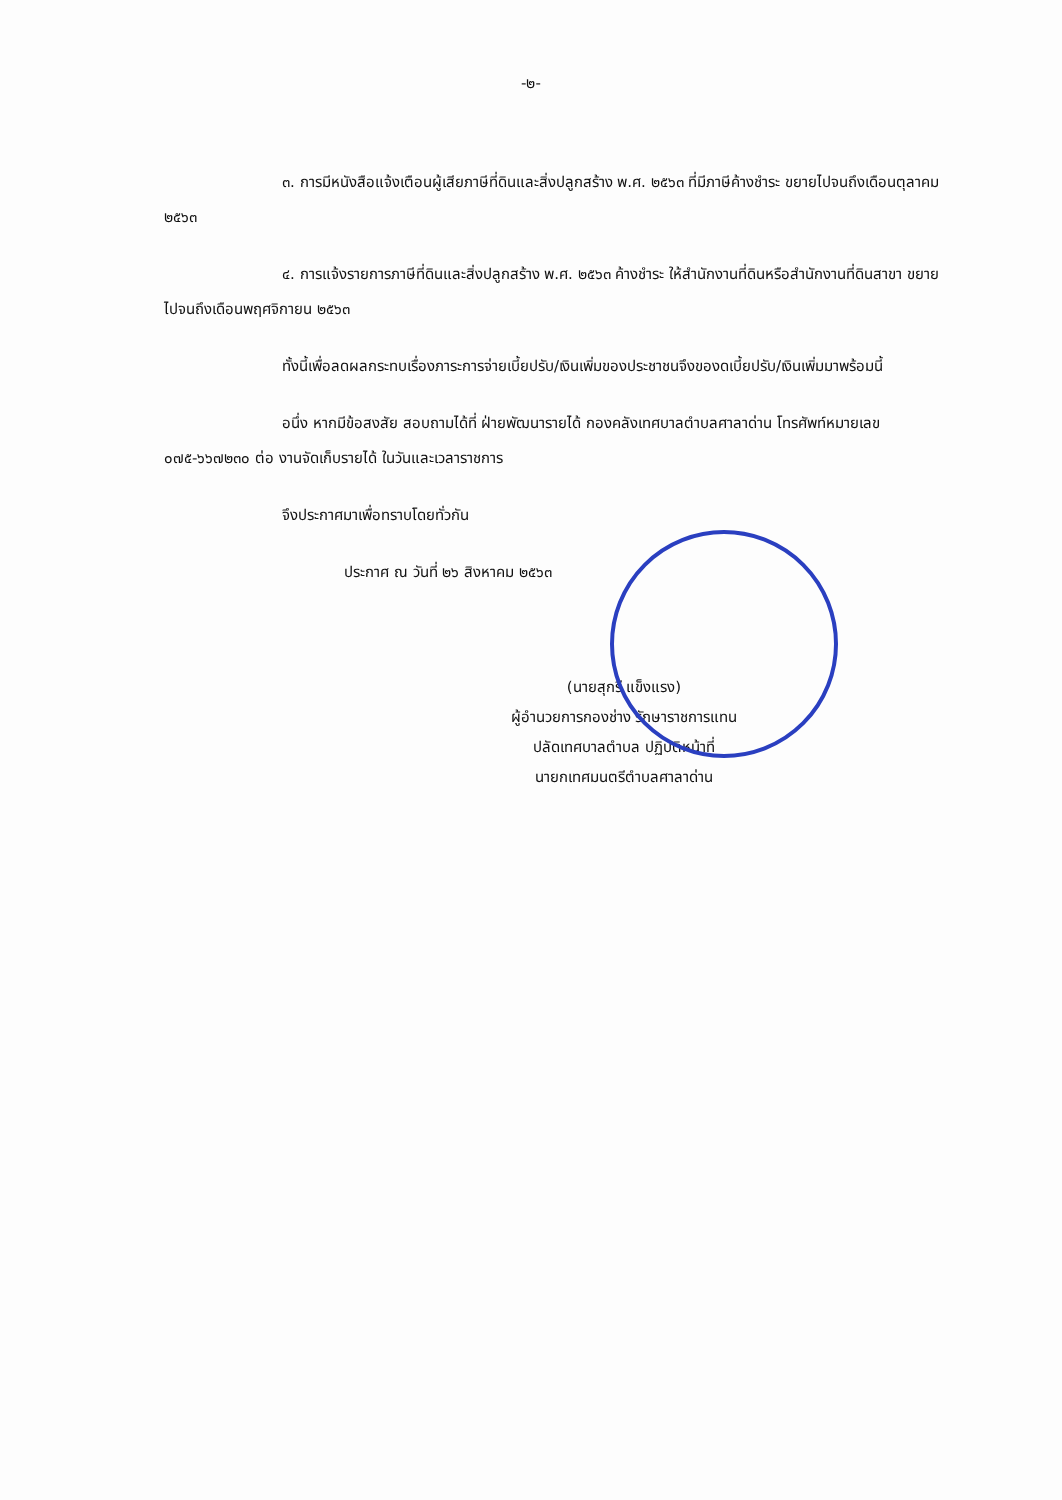-๒-
๓. การมีหนังสือแจ้งเตือนผู้เสียภาษีที่ดินและสิ่งปลูกสร้าง พ.ศ. ๒๕๖๓ ที่มีภาษีค้างชำระ ขยายไปจนถึงเดือนตุลาคม ๒๕๖๓
๔. การแจ้งรายการภาษีที่ดินและสิ่งปลูกสร้าง พ.ศ. ๒๕๖๓ ค้างชำระ ให้สำนักงานที่ดินหรือสำนักงานที่ดินสาขา ขยายไปจนถึงเดือนพฤศจิกายน ๒๕๖๓
ทั้งนี้เพื่อลดผลกระทบเรื่องภาระการจ่ายเบี้ยปรับ/เงินเพิ่มของประชาชนจึงของดเบี้ยปรับ/เงินเพิ่มมาพร้อมนี้
อนึ่ง หากมีข้อสงสัย สอบถามได้ที่ ฝ่ายพัฒนารายได้ กองคลังเทศบาลตำบลศาลาด่าน โทรศัพท์หมายเลข ๐๗๕-๖๖๗๒๓๐ ต่อ งานจัดเก็บรายได้ ในวันและเวลาราชการ
จึงประกาศมาเพื่อทราบโดยทั่วกัน
ประกาศ ณ วันที่ ๒๖ สิงหาคม ๒๕๖๓
(นายสุกรี แข็งแรง)
ผู้อำนวยการกองช่าง รักษาราชการแทน
ปลัดเทศบาลตำบล ปฏิบัติหน้าที่
นายกเทศมนตรีตำบลศาลาด่าน